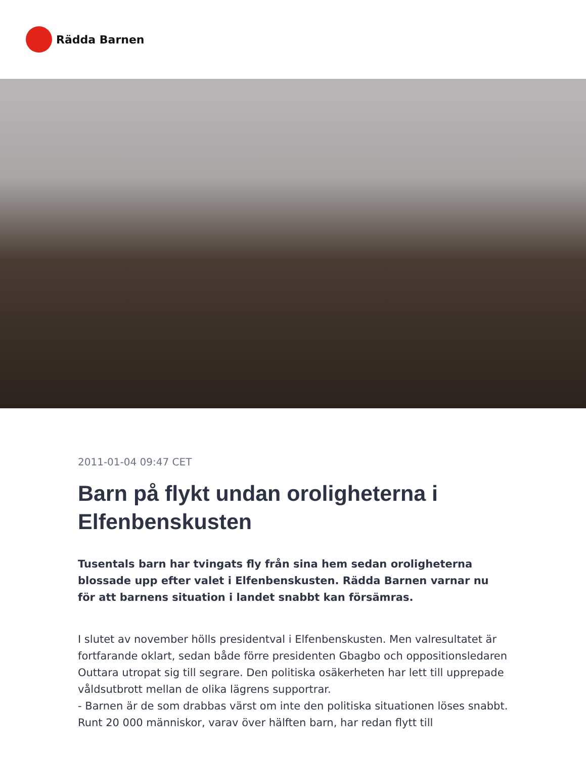Rädda Barnen
2011-01-04 09:47 CET
Barn på flykt undan oroligheterna i Elfenbenskusten
Tusentals barn har tvingats fly från sina hem sedan oroligheterna blossade upp efter valet i Elfenbenskusten. Rädda Barnen varnar nu för att barnens situation i landet snabbt kan försämras.
I slutet av november hölls presidentval i Elfenbenskusten. Men valresultatet är fortfarande oklart, sedan både förre presidenten Gbagbo och oppositionsledaren Outtara utropat sig till segrare. Den politiska osäkerheten har lett till upprepade våldsutbrott mellan de olika lägrens supportrar.
- Barnen är de som drabbas värst om inte den politiska situationen löses snabbt. Runt 20 000 människor, varav över hälften barn, har redan flytt till